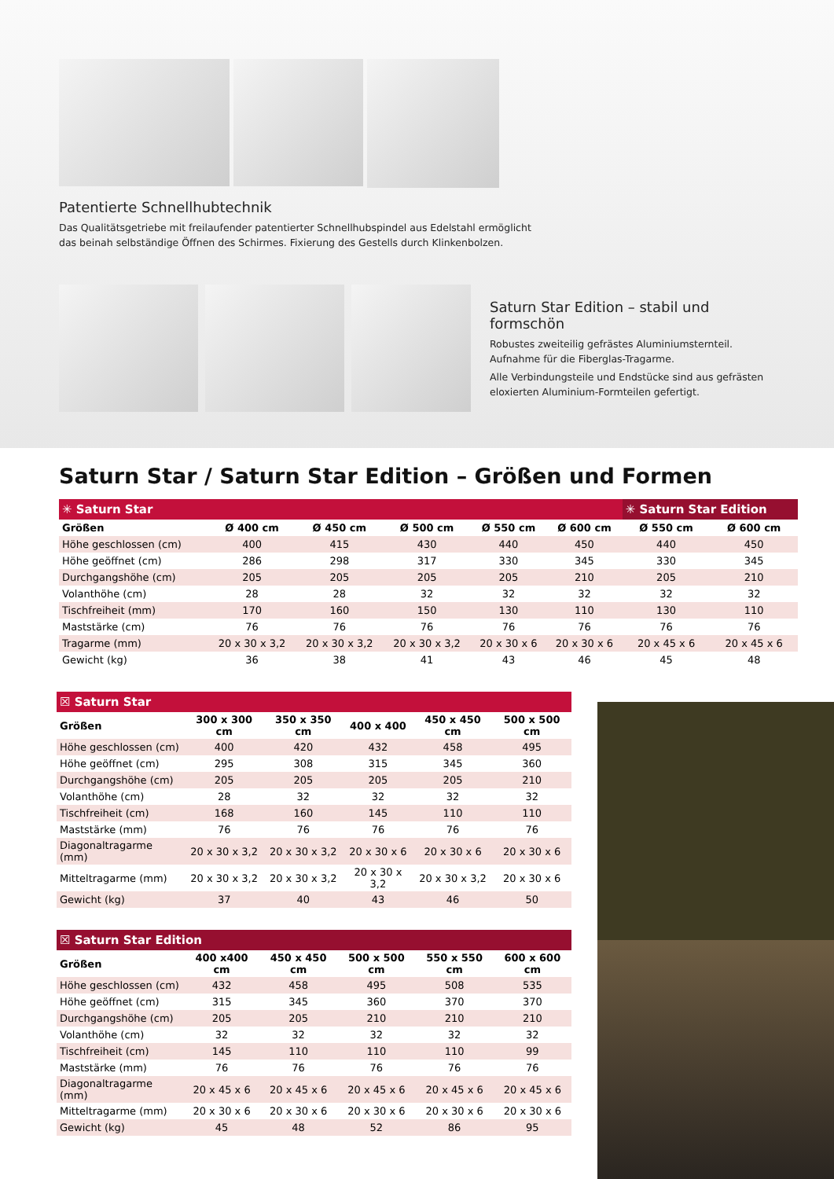Patentierte Schnellhubtechnik
Das Qualitätsgetriebe mit freilaufender patentierter Schnellhubspindel aus Edelstahl ermöglicht
das beinah selbständige Öffnen des Schirmes. Fixierung des Gestells durch Klinkenbolzen.
Saturn Star Edition – stabil und formschön
Robustes zweiteilig gefrästes Aluminiumsternteil. Aufnahme für die Fiberglas-Tragarme.
Alle Verbindungsteile und Endstücke sind aus gefrästen eloxierten Aluminium-Formteilen gefertigt.
Saturn Star / Saturn Star Edition – Größen und Formen
| ✳ Saturn Star | | | | | | ✳ Saturn Star Edition | |
| Größen | Ø 400 cm | Ø 450 cm | Ø 500 cm | Ø 550 cm | Ø 600 cm | Ø 550 cm | Ø 600 cm |
| Höhe geschlossen (cm) | 400 | 415 | 430 | 440 | 450 | 440 | 450 |
| Höhe geöffnet (cm) | 286 | 298 | 317 | 330 | 345 | 330 | 345 |
| Durchgangshöhe (cm) | 205 | 205 | 205 | 205 | 210 | 205 | 210 |
| Volanthöhe (cm) | 28 | 28 | 32 | 32 | 32 | 32 | 32 |
| Tischfreiheit (mm) | 170 | 160 | 150 | 130 | 110 | 130 | 110 |
| Maststärke (cm) | 76 | 76 | 76 | 76 | 76 | 76 | 76 |
| Tragarme (mm) | 20 x 30 x 3,2 | 20 x 30 x 3,2 | 20 x 30 x 3,2 | 20 x 30 x 6 | 20 x 30 x 6 | 20 x 45 x 6 | 20 x 45 x 6 |
| Gewicht (kg) | 36 | 38 | 41 | 43 | 46 | 45 | 48 |
| ☒ Saturn Star | | | | | |
| Größen | 300 x 300 cm | 350 x 350 cm | 400 x 400 | 450 x 450 cm | 500 x 500 cm |
| Höhe geschlossen (cm) | 400 | 420 | 432 | 458 | 495 |
| Höhe geöffnet (cm) | 295 | 308 | 315 | 345 | 360 |
| Durchgangshöhe (cm) | 205 | 205 | 205 | 205 | 210 |
| Volanthöhe (cm) | 28 | 32 | 32 | 32 | 32 |
| Tischfreiheit (cm) | 168 | 160 | 145 | 110 | 110 |
| Maststärke (mm) | 76 | 76 | 76 | 76 | 76 |
| Diagonaltragarme (mm) | 20 x 30 x 3,2 | 20 x 30 x 3,2 | 20 x 30 x 6 | 20 x 30 x 6 | 20 x 30 x 6 |
| Mitteltragarme (mm) | 20 x 30 x 3,2 | 20 x 30 x 3,2 | 20 x 30 x 3,2 | 20 x 30 x 3,2 | 20 x 30 x 6 |
| Gewicht (kg) | 37 | 40 | 43 | 46 | 50 |
| ☒ Saturn Star Edition | | | | | |
| Größen | 400 x400 cm | 450 x 450 cm | 500 x 500 cm | 550 x 550 cm | 600 x 600 cm |
| Höhe geschlossen (cm) | 432 | 458 | 495 | 508 | 535 |
| Höhe geöffnet (cm) | 315 | 345 | 360 | 370 | 370 |
| Durchgangshöhe (cm) | 205 | 205 | 210 | 210 | 210 |
| Volanthöhe (cm) | 32 | 32 | 32 | 32 | 32 |
| Tischfreiheit (cm) | 145 | 110 | 110 | 110 | 99 |
| Maststärke (mm) | 76 | 76 | 76 | 76 | 76 |
| Diagonaltragarme (mm) | 20 x 45 x 6 | 20 x 45 x 6 | 20 x 45 x 6 | 20 x 45 x 6 | 20 x 45 x 6 |
| Mitteltragarme (mm) | 20 x 30 x 6 | 20 x 30 x 6 | 20 x 30 x 6 | 20 x 30 x 6 | 20 x 30 x 6 |
| Gewicht (kg) | 45 | 48 | 52 | 86 | 95 |